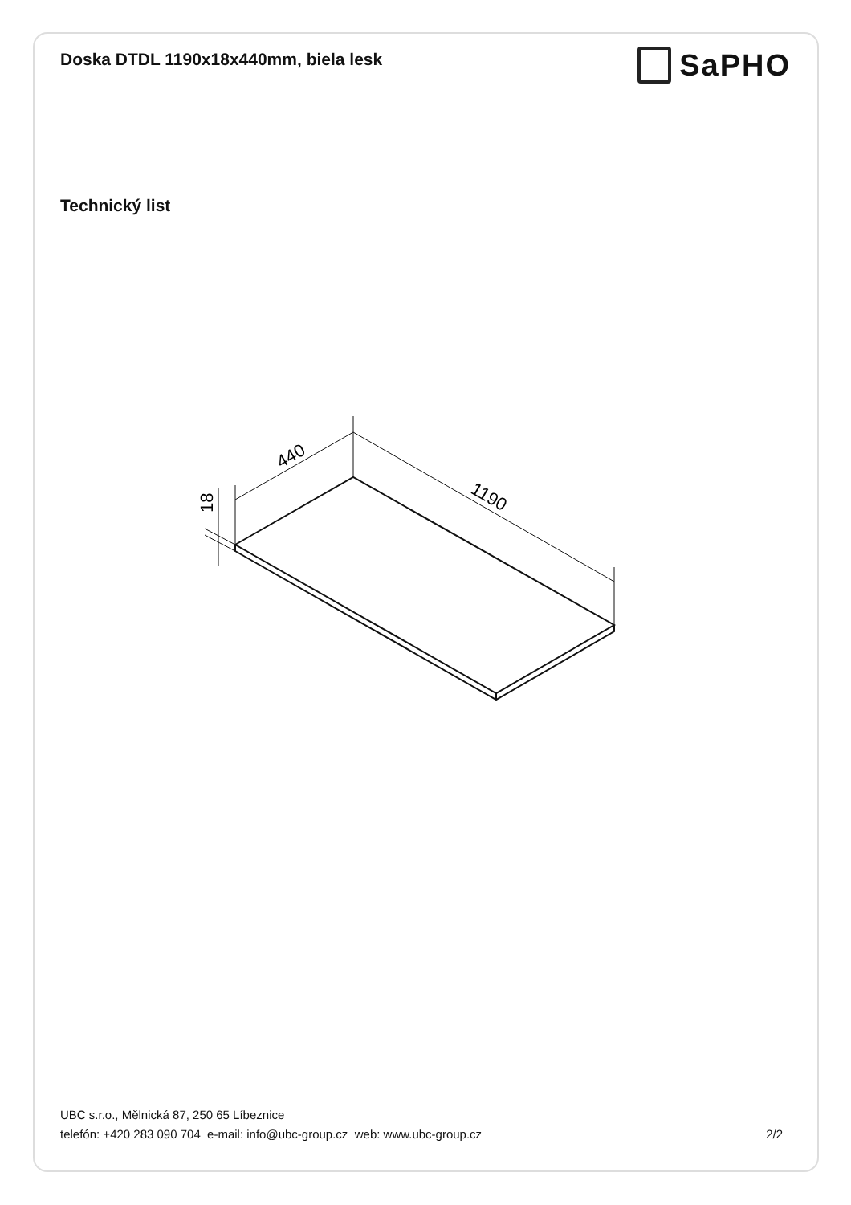Doska DTDL 1190x18x440mm, biela lesk
SaPHO
Technický list
440
1190
18
UBC s.r.o., Mělnická 87, 250 65 Líbeznice
telefón: +420 283 090 704 e-mail: info@ubc-group.cz web: www.ubc-group.cz 2/2